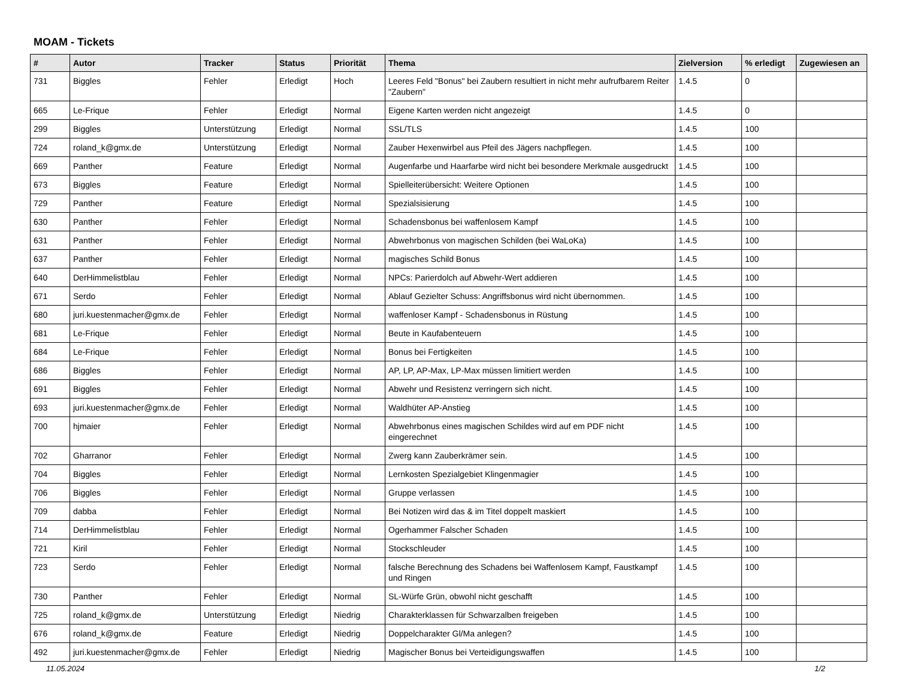MOAM - Tickets
| # | Autor | Tracker | Status | Priorität | Thema | Zielversion | % erledigt | Zugewiesen an |
| --- | --- | --- | --- | --- | --- | --- | --- | --- |
| 731 | Biggles | Fehler | Erledigt | Hoch | Leeres Feld "Bonus" bei Zaubern resultiert in nicht mehr aufrufbarem Reiter "Zaubern" | 1.4.5 | 0 | |
| 665 | Le-Frique | Fehler | Erledigt | Normal | Eigene Karten werden nicht angezeigt | 1.4.5 | 0 | |
| 299 | Biggles | Unterstützung | Erledigt | Normal | SSL/TLS | 1.4.5 | 100 | |
| 724 | roland_k@gmx.de | Unterstützung | Erledigt | Normal | Zauber Hexenwirbel aus Pfeil des Jägers nachpflegen. | 1.4.5 | 100 | |
| 669 | Panther | Feature | Erledigt | Normal | Augenfarbe und Haarfarbe wird nicht bei besondere Merkmale ausgedruckt | 1.4.5 | 100 | |
| 673 | Biggles | Feature | Erledigt | Normal | Spielleiterübersicht: Weitere Optionen | 1.4.5 | 100 | |
| 729 | Panther | Feature | Erledigt | Normal | Spezialsisierung | 1.4.5 | 100 | |
| 630 | Panther | Fehler | Erledigt | Normal | Schadensbonus bei waffenlosem Kampf | 1.4.5 | 100 | |
| 631 | Panther | Fehler | Erledigt | Normal | Abwehrbonus von magischen Schilden (bei WaLoKa) | 1.4.5 | 100 | |
| 637 | Panther | Fehler | Erledigt | Normal | magisches Schild Bonus | 1.4.5 | 100 | |
| 640 | DerHimmelistblau | Fehler | Erledigt | Normal | NPCs: Parierdolch auf Abwehr-Wert addieren | 1.4.5 | 100 | |
| 671 | Serdo | Fehler | Erledigt | Normal | Ablauf Gezielter Schuss: Angriffsbonus wird nicht übernommen. | 1.4.5 | 100 | |
| 680 | juri.kuestenmacher@gmx.de | Fehler | Erledigt | Normal | waffenloser Kampf - Schadensbonus in Rüstung | 1.4.5 | 100 | |
| 681 | Le-Frique | Fehler | Erledigt | Normal | Beute in Kaufabenteuern | 1.4.5 | 100 | |
| 684 | Le-Frique | Fehler | Erledigt | Normal | Bonus bei Fertigkeiten | 1.4.5 | 100 | |
| 686 | Biggles | Fehler | Erledigt | Normal | AP, LP, AP-Max, LP-Max müssen limitiert werden | 1.4.5 | 100 | |
| 691 | Biggles | Fehler | Erledigt | Normal | Abwehr und Resistenz verringern sich nicht. | 1.4.5 | 100 | |
| 693 | juri.kuestenmacher@gmx.de | Fehler | Erledigt | Normal | Waldhüter AP-Anstieg | 1.4.5 | 100 | |
| 700 | hjmaier | Fehler | Erledigt | Normal | Abwehrbonus eines magischen Schildes wird auf em PDF nicht eingerechnet | 1.4.5 | 100 | |
| 702 | Gharranor | Fehler | Erledigt | Normal | Zwerg kann Zauberkrämer sein. | 1.4.5 | 100 | |
| 704 | Biggles | Fehler | Erledigt | Normal | Lernkosten Spezialgebiet Klingenmagier | 1.4.5 | 100 | |
| 706 | Biggles | Fehler | Erledigt | Normal | Gruppe verlassen | 1.4.5 | 100 | |
| 709 | dabba | Fehler | Erledigt | Normal | Bei Notizen wird das & im Titel doppelt maskiert | 1.4.5 | 100 | |
| 714 | DerHimmelistblau | Fehler | Erledigt | Normal | Ogerhammer Falscher Schaden | 1.4.5 | 100 | |
| 721 | Kiril | Fehler | Erledigt | Normal | Stockschleuder | 1.4.5 | 100 | |
| 723 | Serdo | Fehler | Erledigt | Normal | falsche Berechnung des Schadens bei Waffenlosem Kampf, Faustkampf und Ringen | 1.4.5 | 100 | |
| 730 | Panther | Fehler | Erledigt | Normal | SL-Würfe Grün, obwohl nicht geschafft | 1.4.5 | 100 | |
| 725 | roland_k@gmx.de | Unterstützung | Erledigt | Niedrig | Charakterklassen für Schwarzalben freigeben | 1.4.5 | 100 | |
| 676 | roland_k@gmx.de | Feature | Erledigt | Niedrig | Doppelcharakter Gl/Ma anlegen? | 1.4.5 | 100 | |
| 492 | juri.kuestenmacher@gmx.de | Fehler | Erledigt | Niedrig | Magischer Bonus bei Verteidigungswaffen | 1.4.5 | 100 | |
11.05.2024 1/2